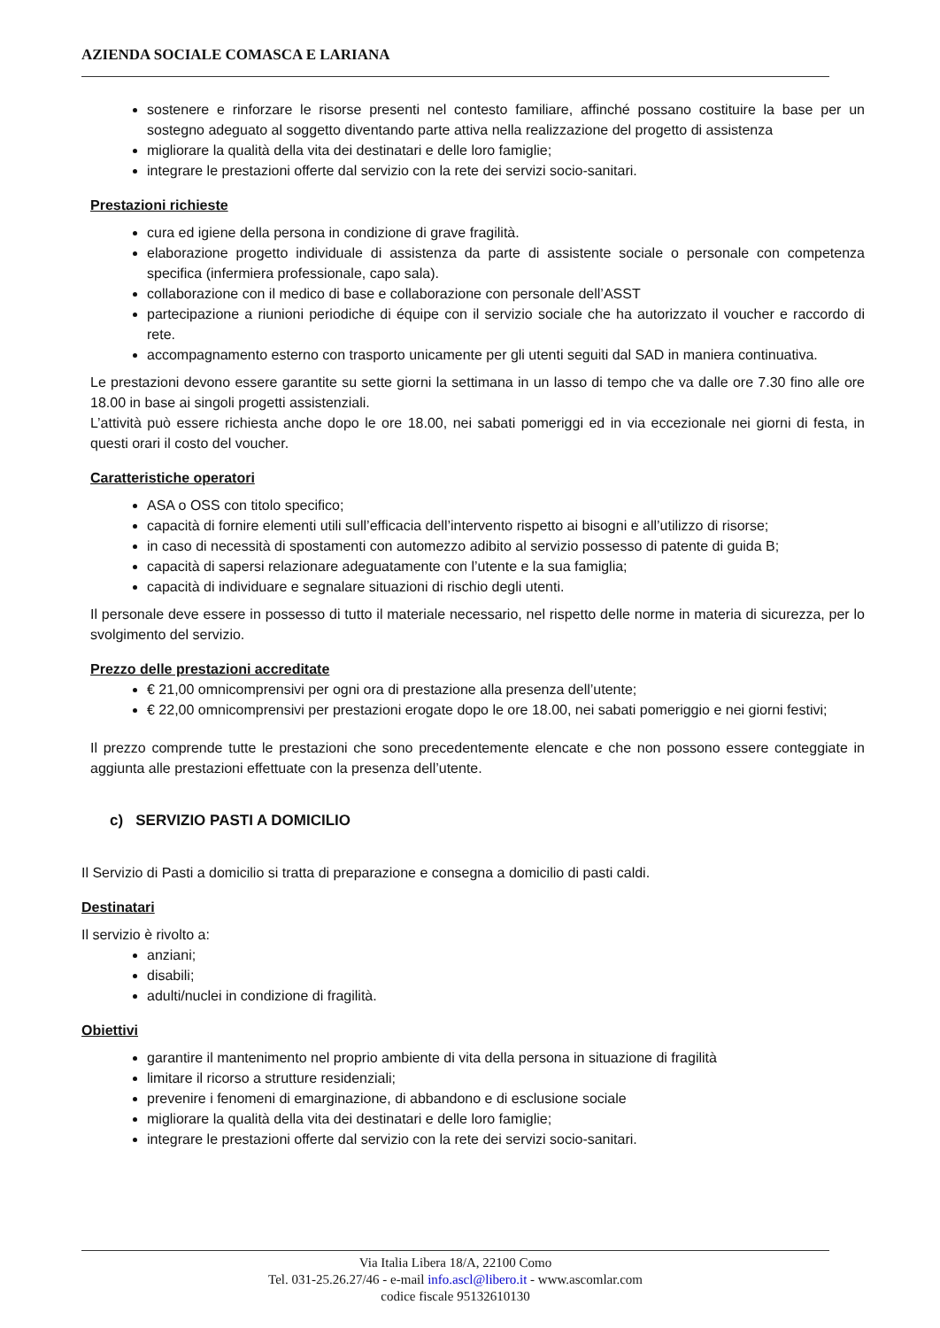AZIENDA SOCIALE COMASCA E LARIANA
sostenere e rinforzare le risorse presenti nel contesto familiare, affinché possano costituire la base per un sostegno adeguato al soggetto diventando parte attiva nella realizzazione del progetto di assistenza
migliorare la qualità della vita dei destinatari e delle loro famiglie;
integrare le prestazioni offerte dal servizio con la rete dei servizi socio-sanitari.
Prestazioni richieste
cura ed igiene della persona in condizione di grave fragilità.
elaborazione progetto individuale di assistenza da parte di assistente sociale o personale con competenza specifica (infermiera professionale, capo sala).
collaborazione con il medico di base e collaborazione con personale dell’ASST
partecipazione a riunioni periodiche di équipe con il servizio sociale che ha autorizzato il voucher e raccordo di rete.
accompagnamento esterno con trasporto unicamente per gli utenti seguiti dal SAD in maniera continuativa.
Le prestazioni devono essere garantite su sette giorni la settimana in un lasso di tempo che va dalle ore 7.30 fino alle ore 18.00 in base ai singoli progetti assistenziali.
L’attività può essere richiesta anche dopo le ore 18.00, nei sabati pomeriggi ed in via eccezionale nei giorni di festa, in questi orari il costo del voucher.
Caratteristiche operatori
ASA o OSS con titolo specifico;
capacità di fornire elementi utili sull’efficacia dell’intervento rispetto ai bisogni e all’utilizzo di risorse;
in caso di necessità di spostamenti con automezzo adibito al servizio possesso di patente di guida B;
capacità di sapersi relazionare adeguatamente con l’utente e la sua famiglia;
capacità di individuare e segnalare situazioni di rischio degli utenti.
Il personale deve essere in possesso di tutto il materiale necessario, nel rispetto delle norme in materia di sicurezza, per lo svolgimento del servizio.
Prezzo delle prestazioni accreditate
€ 21,00 omnicomprensivi per ogni ora di prestazione alla presenza dell’utente;
€ 22,00 omnicomprensivi per prestazioni erogate dopo le ore 18.00, nei sabati pomeriggio e nei giorni festivi;
Il prezzo comprende tutte le prestazioni che sono precedentemente elencate e che non possono essere conteggiate in aggiunta alle prestazioni effettuate con la presenza dell’utente.
c) SERVIZIO PASTI A DOMICILIO
Il Servizio di Pasti a domicilio si tratta di preparazione e consegna a domicilio di pasti caldi.
Destinatari
Il servizio è rivolto a:
anziani;
disabili;
adulti/nuclei in condizione di fragilità.
Obiettivi
garantire il mantenimento nel proprio ambiente di vita della persona in situazione di fragilità
limitare il ricorso a strutture residenziali;
prevenire i fenomeni di emarginazione, di abbandono e di esclusione sociale
migliorare la qualità della vita dei destinatari e delle loro famiglie;
integrare le prestazioni offerte dal servizio con la rete dei servizi socio-sanitari.
Via Italia Libera 18/A, 22100 Como
Tel. 031-25.26.27/46 - e-mail info.ascl@libero.it - www.ascomlar.com
codice fiscale 95132610130